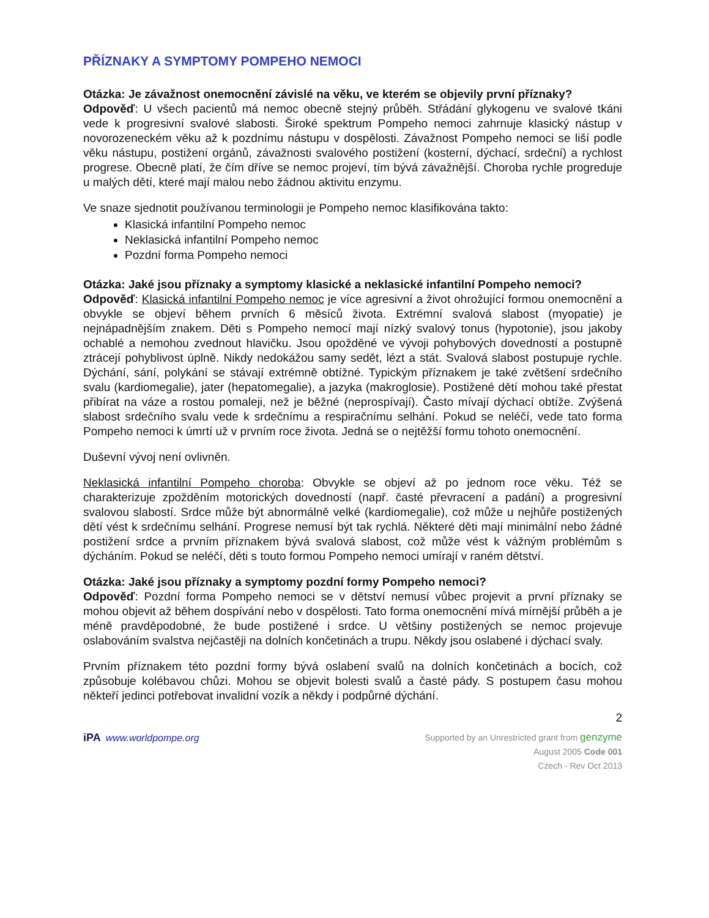PŘÍZNAKY A SYMPTOMY POMPEHO NEMOCI
Otázka: Je závažnost onemocnění závislé na věku, ve kterém se objevily první příznaky?
Odpověď: U všech pacientů má nemoc obecně stejný průběh. Střádání glykogenu ve svalové tkáni vede k progresivní svalové slabosti. Široké spektrum Pompeho nemoci zahrnuje klasický nástup v novorozeneckém věku až k pozdnímu nástupu v dospělosti. Závažnost Pompeho nemoci se liší podle věku nástupu, postižení orgánů, závažnosti svalového postižení (kosterní, dýchací, srdeční) a rychlost progrese. Obecně platí, že čím dříve se nemoc projeví, tím bývá závažnější. Choroba rychle progreduje u malých dětí, které mají malou nebo žádnou aktivitu enzymu.
Ve snaze sjednotit používanou terminologii je Pompeho nemoc klasifikována takto:
Klasická infantilní Pompeho nemoc
Neklasická infantilní Pompeho nemoc
Pozdní forma Pompeho nemoci
Otázka: Jaké jsou příznaky a symptomy klasické a neklasické infantilní Pompeho nemoci?
Odpověď: Klasická infantilní Pompeho nemoc je více agresivní a život ohrožující formou onemocnění a obvykle se objeví během prvních 6 měsíců života. Extrémní svalová slabost (myopatie) je nejnápadnějším znakem. Děti s Pompeho nemocí mají nízký svalový tonus (hypotonie), jsou jakoby ochablé a nemohou zvednout hlavičku. Jsou opožděné ve vývoji pohybových dovedností a postupně ztrácejí pohyblivost úplně. Nikdy nedokážou samy sedět, lézt a stát. Svalová slabost postupuje rychle. Dýchání, sání, polykání se stávají extrémně obtížné. Typickým příznakem je také zvětšení srdečního svalu (kardiomegalie), jater (hepatomegalie), a jazyka (makroglosie). Postižené dětí mohou také přestat přibírat na váze a rostou pomaleji, než je běžné (neprospívají). Často mívají dýchací obtíže. Zvýšená slabost srdečního svalu vede k srdečnímu a respiračnímu selhání. Pokud se neléčí, vede tato forma Pompeho nemoci k úmrtí už v prvním roce života. Jedná se o nejtěžší formu tohoto onemocnění.
Duševní vývoj není ovlivněn.
Neklasická infantilní Pompeho choroba: Obvykle se objeví až po jednom roce věku. Též se charakterizuje zpožděním motorických dovedností (např. časté převracení a padání) a progresivní svalovou slabostí. Srdce může být abnormálně velké (kardiomegalie), což může u nejhůře postižených dětí vést k srdečnímu selhání. Progrese nemusí být tak rychlá. Některé děti mají minimální nebo žádné postižení srdce a prvním příznakem bývá svalová slabost, což může vést k vážným problémům s dýcháním. Pokud se neléčí, děti s touto formou Pompeho nemoci umírají v raném dětství.
Otázka: Jaké jsou příznaky a symptomy pozdní formy Pompeho nemoci?
Odpověď: Pozdní forma Pompeho nemoci se v dětství nemusí vůbec projevit a první příznaky se mohou objevit až během dospívání nebo v dospělosti. Tato forma onemocnění mívá mírnější průběh a je méně pravděpodobné, že bude postižené i srdce. U většiny postižených se nemoc projevuje oslabováním svalstva nejčastěji na dolních končetinách a trupu. Někdy jsou oslabené i dýchací svaly.
Prvním příznakem této pozdní formy bývá oslabení svalů na dolních končetinách a bocích, což způsobuje kolébavou chůzi. Mohou se objevit bolesti svalů a časté pády. S postupem času mohou někteří jedinci potřebovat invalidní vozík a někdy i podpůrné dýchání.
2
iPA www.worldpompe.org
Supported by an Unrestricted grant from genzyme
August 2005 Code 001
Czech - Rev Oct 2013